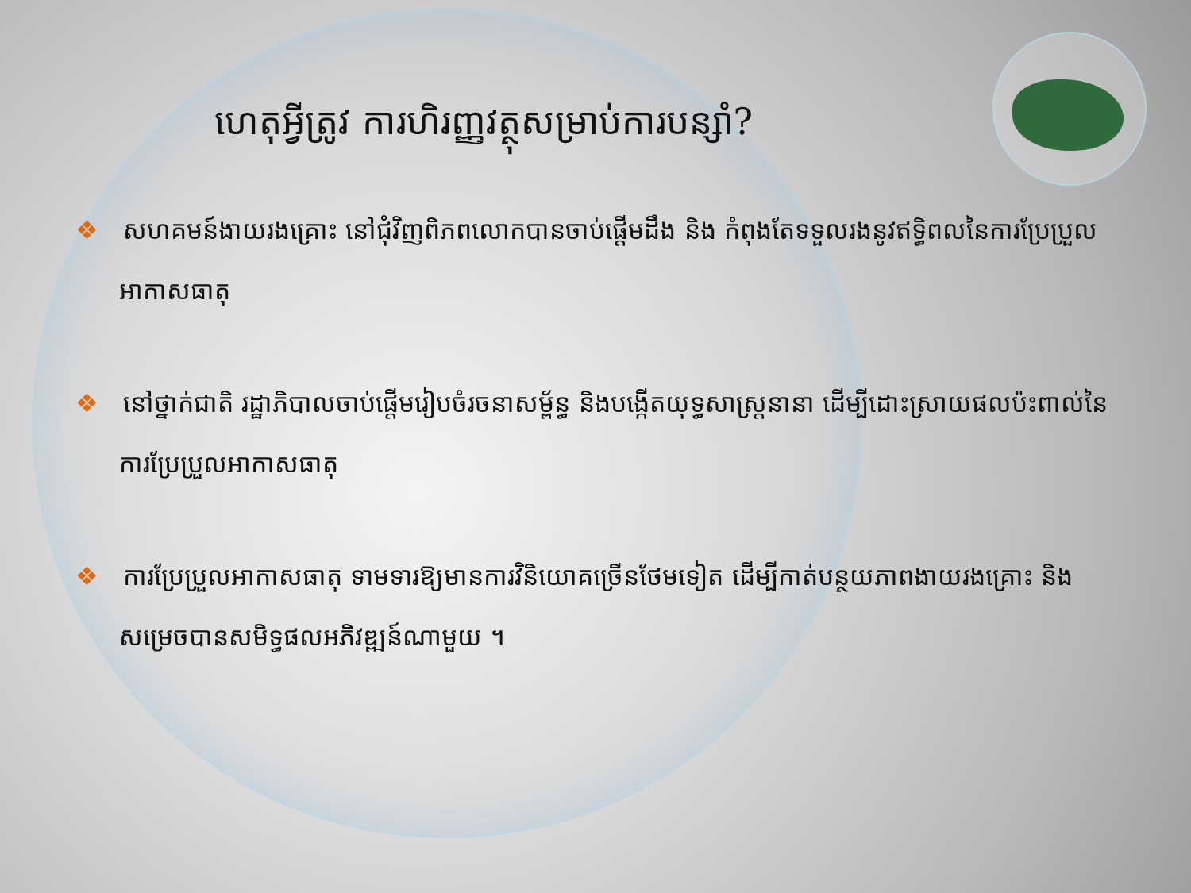ហេតុអ្វីត្រូវ ការហិរញ្ញវត្ថុសម្រាប់ការបន្សាំ?
❖ សហគមន៍ងាយរងគ្រោះ នៅជុំវិញពិភពលោកបានចាប់ផ្តើមដឹង និង កំពុងតែទទួលរងនូវឥទ្ធិពលនៃការប្រែប្រួលអាកាសធាតុ
❖ នៅថ្នាក់ជាតិ រដ្ឋាភិបាលចាប់ផ្តើមរៀបចំរចនាសម្ព័ន្ធ និងបង្កើតយុទ្ធសាស្ត្រនានា ដើម្បីដោះស្រាយផលប៉ះពាល់នៃការប្រែប្រួលអាកាសធាតុ
❖ ការប្រែប្រួលអាកាសធាតុ ទាមទារឱ្យមានការវិនិយោគច្រើនថែមទៀត ដើម្បីកាត់បន្ថយភាពងាយរងគ្រោះ និងសម្រេចបានសមិទ្ធផលអភិវឌ្ឍន៍ណាមួយ ។